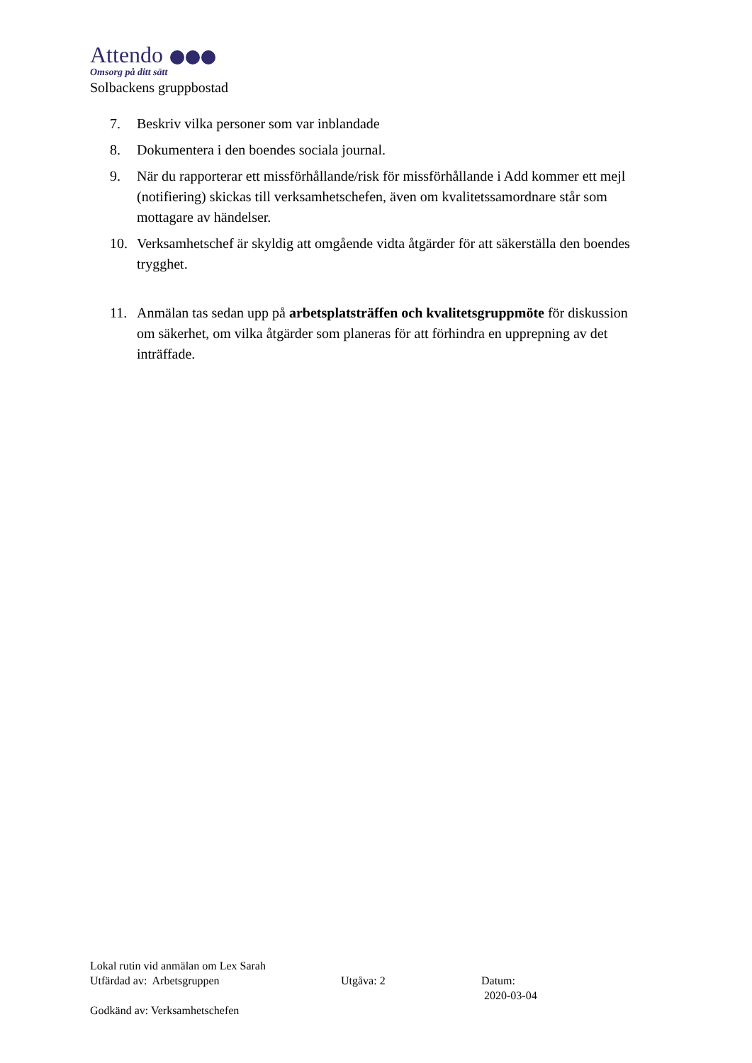Attendo
Omsorg på ditt sätt
Solbackens gruppbostad
7. Beskriv vilka personer som var inblandade
8. Dokumentera i den boendes sociala journal.
9. När du rapporterar ett missförhållande/risk för missförhållande i Add kommer ett mejl (notifiering) skickas till verksamhetschefen, även om kvalitetssamordnare står som mottagare av händelser.
10. Verksamhetschef är skyldig att omgående vidta åtgärder för att säkerställa den boendes trygghet.
11. Anmälan tas sedan upp på arbetsplatsträffen och kvalitetsgruppmöte för diskussion om säkerhet, om vilka åtgärder som planeras för att förhindra en upprepning av det inträffade.
Lokal rutin vid anmälan om Lex Sarah
Utfärdad av: Arbetsgruppen Utgåva: 2 Datum:
2020-03-04
Godkänd av: Verksamhetschefen